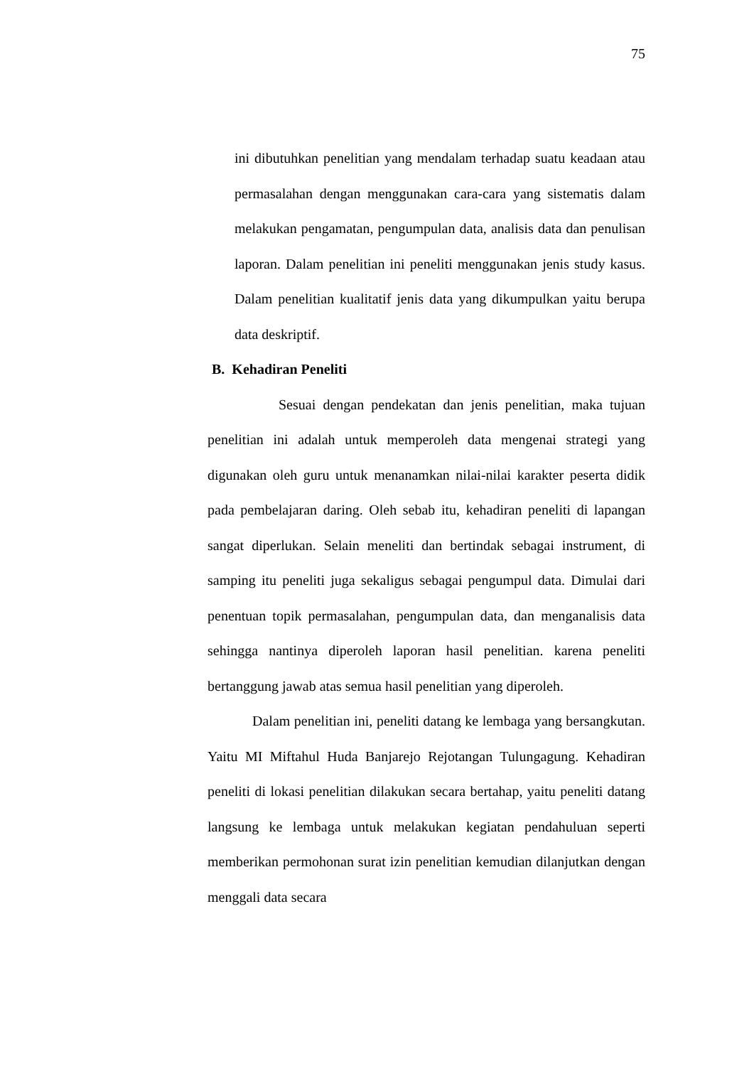75
ini dibutuhkan penelitian yang mendalam terhadap suatu keadaan atau permasalahan dengan menggunakan cara-cara yang sistematis dalam melakukan pengamatan, pengumpulan data, analisis data dan penulisan laporan. Dalam penelitian ini peneliti menggunakan jenis study kasus. Dalam penelitian kualitatif jenis data yang dikumpulkan yaitu berupa data deskriptif.
B. Kehadiran Peneliti
Sesuai dengan pendekatan dan jenis penelitian, maka tujuan penelitian ini adalah untuk memperoleh data mengenai strategi yang digunakan oleh guru untuk menanamkan nilai-nilai karakter peserta didik pada pembelajaran daring. Oleh sebab itu, kehadiran peneliti di lapangan sangat diperlukan. Selain meneliti dan bertindak sebagai instrument, di samping itu peneliti juga sekaligus sebagai pengumpul data. Dimulai dari penentuan topik permasalahan, pengumpulan data, dan menganalisis data sehingga nantinya diperoleh laporan hasil penelitian. karena peneliti bertanggung jawab atas semua hasil penelitian yang diperoleh.
Dalam penelitian ini, peneliti datang ke lembaga yang bersangkutan. Yaitu MI Miftahul Huda Banjarejo Rejotangan Tulungagung. Kehadiran peneliti di lokasi penelitian dilakukan secara bertahap, yaitu peneliti datang langsung ke lembaga untuk melakukan kegiatan pendahuluan seperti memberikan permohonan surat izin penelitian kemudian dilanjutkan dengan menggali data secara